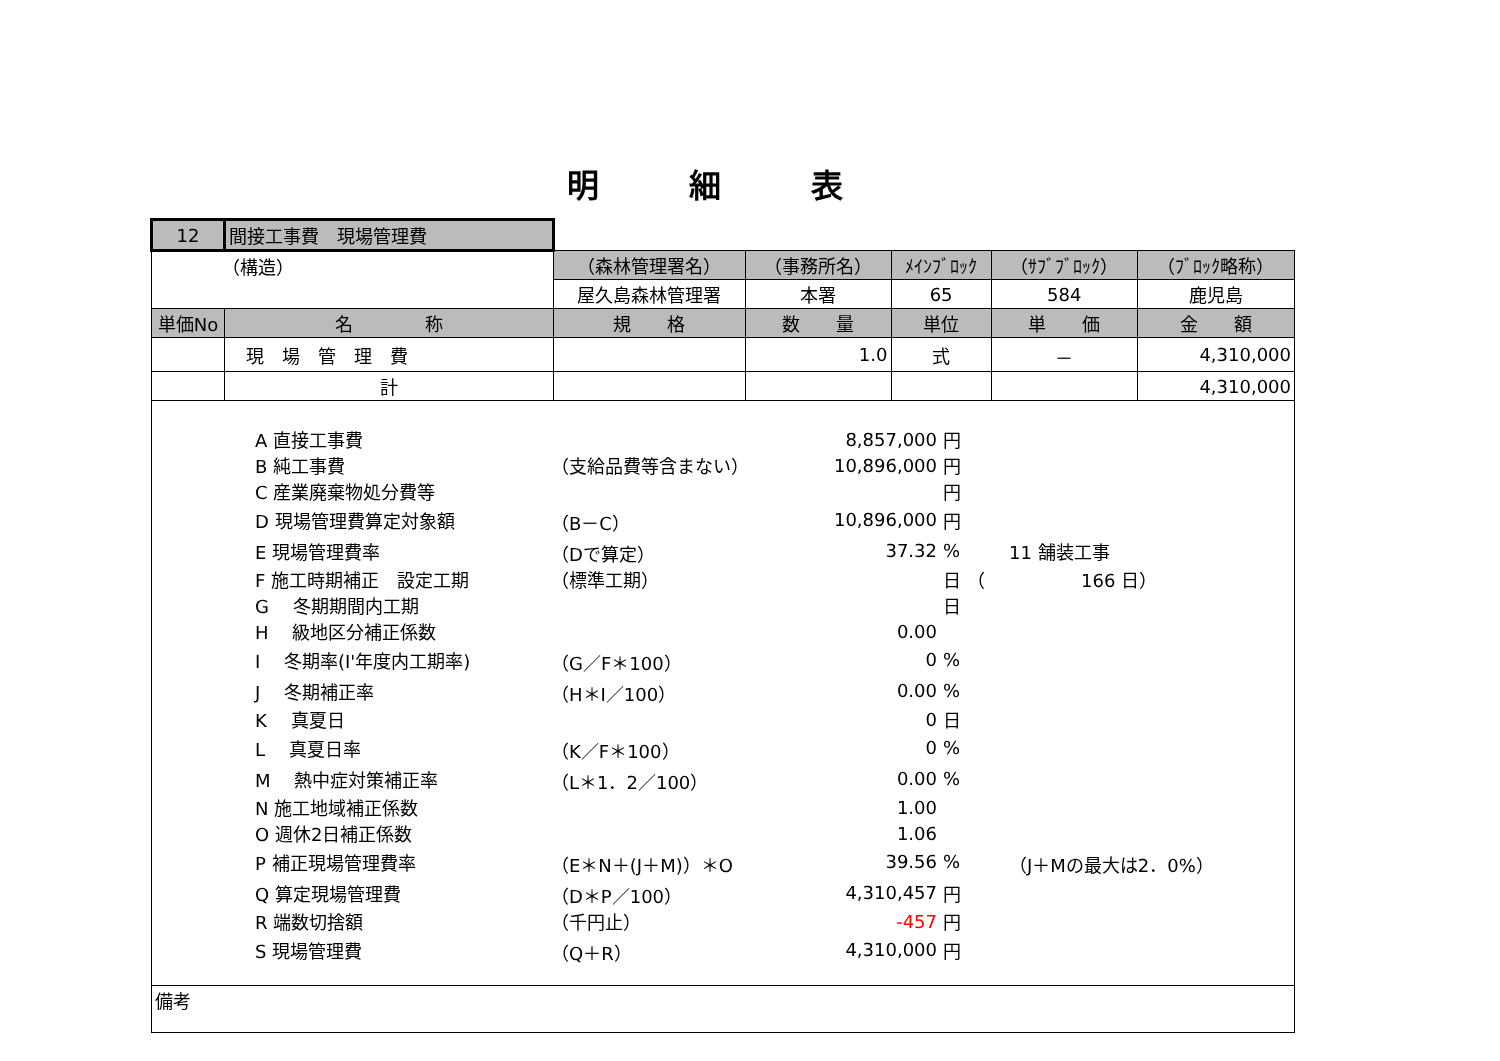明細表
| 12 | 間接工事費 現場管理費 | | | | | |
| （構造） | | （森林管理署名） | （事務所名） | ﾒｲﾝﾌﾞﾛｯｸ | （ｻﾌﾞﾌﾞﾛｯｸ） | （ﾌﾞﾛｯｸ略称） |
| | | 屋久島森林管理署 | 本署 | 65 | 584 | 鹿児島 |
| 単価No | 名 称 | 規 格 | 数 量 | 単位 | 単 価 | 金 額 |
| | 現 場 管 理 費 | | 1.0 | 式 | － | 4,310,000 |
| | 計 | | | | | 4,310,000 |
| / A 直接工事費 / / 8,857,000 / 円 / / / B 純工事費 / （支給品費等含まない） / 10,896,000 / 円 / / / C 産業廃棄物処分費等 / / / 円 / / / D 現場管理費算定対象額 / （B－C） / 10,896,000 / 円 / / / E 現場管理費率 / （Dで算定） / 37.32 / % / 11 舗装工事 / / F 施工時期補正 設定工期 / （標準工期） / / 日 （ / 166 日） / / G 冬期期間内工期 / / / 日 / / / H 級地区分補正係数 / / 0.00 / / / / I 冬期率(I'年度内工期率) / （G／F＊100） / 0 / % / / / J 冬期補正率 / （H＊I／100） / 0.00 / % / / / K 真夏日 / / 0 / 日 / / / L 真夏日率 / （K／F＊100） / 0 / % / / / M 熱中症対策補正率 / （L＊1．2／100） / 0.00 / % / / / N 施工地域補正係数 / / 1.00 / / / / O 週休2日補正係数 / / 1.06 / / / / P 補正現場管理費率 / （E＊N＋(J＋M)）＊O / 39.56 / % / （J＋Mの最大は2．0%） / / Q 算定現場管理費 / （D＊P／100） / 4,310,457 / 円 / / / R 端数切捨額 / （千円止） / -457 / 円 / / / S 現場管理費 / （Q＋R） / 4,310,000 / 円 / / | | | | | | |
| 備考 | | | | | | |